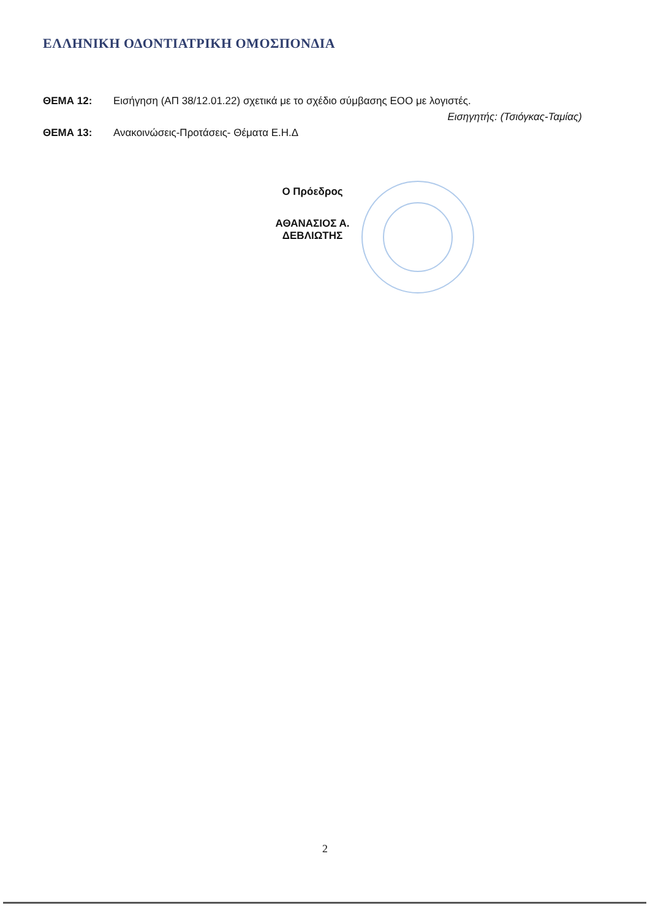ΕΛΛΗΝΙΚΗ ΟΔΟΝΤΙΑΤΡΙΚΗ ΟΜΟΣΠΟΝΔΙΑ
ΘΕΜΑ 12: Εισήγηση (ΑΠ 38/12.01.22) σχετικά με το σχέδιο σύμβασης ΕΟΟ με λογιστές.
Εισηγητής: (Τσιόγκας-Ταμίας)
ΘΕΜΑ 13: Ανακοινώσεις-Προτάσεις- Θέματα Ε.Η.Δ
Ο Πρόεδρος
ΑΘΑΝΑΣΙΟΣ Α. ΔΕΒΛΙΩΤΗΣ
2